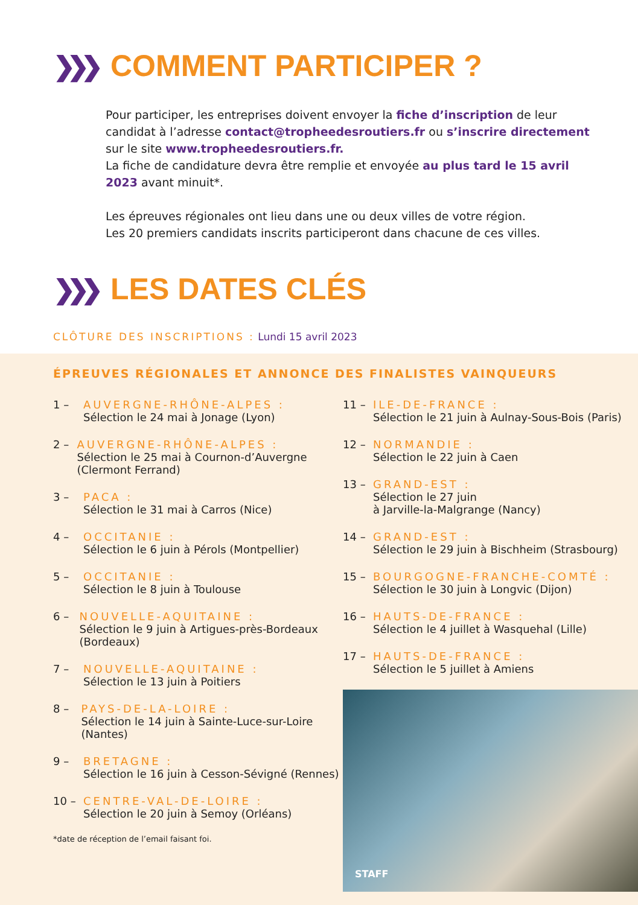❯❯❯ COMMENT PARTICIPER ?
Pour participer, les entreprises doivent envoyer la fiche d’inscription de leur candidat à l’adresse contact@tropheedesroutiers.fr ou s’inscrire directement sur le site www.tropheedesroutiers.fr.
La fiche de candidature devra être remplie et envoyée au plus tard le 15 avril 2023 avant minuit*.
Les épreuves régionales ont lieu dans une ou deux villes de votre région.
Les 20 premiers candidats inscrits participeront dans chacune de ces villes.
❯❯❯ LES DATES CLÉS
CLÔTURE DES INSCRIPTIONS : Lundi 15 avril 2023
ÉPREUVES RÉGIONALES ET ANNONCE DES FINALISTES VAINQUEURS
1 – AUVERGNE-RHÔNE-ALPES :
Sélection le 24 mai à Jonage (Lyon)
2 – AUVERGNE-RHÔNE-ALPES :
Sélection le 25 mai à Cournon-d’Auvergne (Clermont Ferrand)
3 – PACA :
Sélection le 31 mai à Carros (Nice)
4 – OCCITANIE :
Sélection le 6 juin à Pérols (Montpellier)
5 – OCCITANIE :
Sélection le 8 juin à Toulouse
6 – NOUVELLE-AQUITAINE :
Sélection le 9 juin à Artigues-près-Bordeaux (Bordeaux)
7 – NOUVELLE-AQUITAINE :
Sélection le 13 juin à Poitiers
8 – PAYS-DE-LA-LOIRE :
Sélection le 14 juin à Sainte-Luce-sur-Loire (Nantes)
9 – BRETAGNE :
Sélection le 16 juin à Cesson-Sévigné (Rennes)
10 – CENTRE-VAL-DE-LOIRE :
Sélection le 20 juin à Semoy (Orléans)
*date de réception de l’email faisant foi.
11 – ILE-DE-FRANCE :
Sélection le 21 juin à Aulnay-Sous-Bois (Paris)
12 – NORMANDIE :
Sélection le 22 juin à Caen
13 – GRAND-EST :
Sélection le 27 juin
à Jarville-la-Malgrange (Nancy)
14 – GRAND-EST :
Sélection le 29 juin à Bischheim (Strasbourg)
15 – BOURGOGNE-FRANCHE-COMTÉ :
Sélection le 30 juin à Longvic (Dijon)
16 – HAUTS-DE-FRANCE :
Sélection le 4 juillet à Wasquehal (Lille)
17 – HAUTS-DE-FRANCE :
Sélection le 5 juillet à Amiens
STAFF